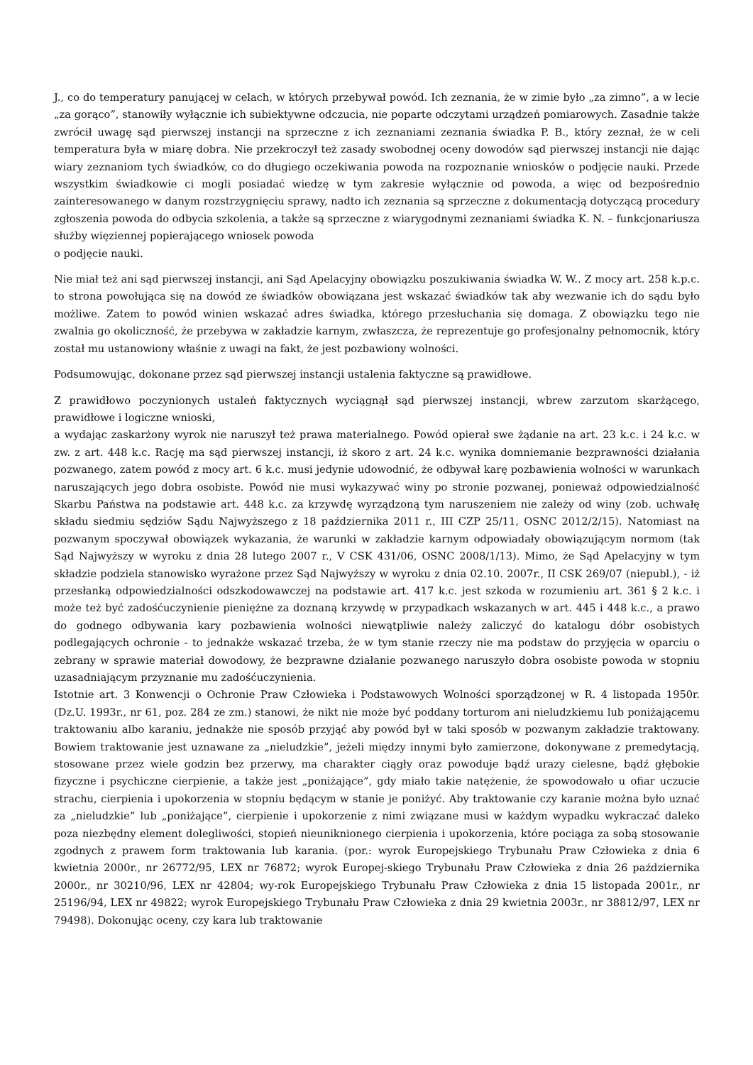J., co do temperatury panującej w celach, w których przebywał powód. Ich zeznania, że w zimie było „za zimno”, a w lecie „za gorąco”, stanowiły wyłącznie ich subiektywne odczucia, nie poparte odczytami urządzeń pomiarowych. Zasadnie także zwrócił uwagę sąd pierwszej instancji na sprzeczne z ich zeznaniami zeznania świadka P. B., który zeznał, że w celi temperatura była w miarę dobra. Nie przekroczył też zasady swobodnej oceny dowodów sąd pierwszej instancji nie dając wiary zeznaniom tych świadków, co do długiego oczekiwania powoda na rozpoznanie wniosków o podjęcie nauki. Przede wszystkim świadkowie ci mogli posiadać wiedzę w tym zakresie wyłącznie od powoda, a więc od bezpośrednio zainteresowanego w danym rozstrzygnięciu sprawy, nadto ich zeznania są sprzeczne z dokumentacją dotyczącą procedury zgłoszenia powoda do odbycia szkolenia, a także są sprzeczne z wiarygodnymi zeznaniami świadka K. N. – funkcjonariusza służby więziennej popierającego wniosek powoda
o podjęcie nauki.
Nie miał też ani sąd pierwszej instancji, ani Sąd Apelacyjny obowiązku poszukiwania świadka W. W.. Z mocy art. 258 k.p.c. to strona powołująca się na dowód ze świadków obowiązana jest wskazać świadków tak aby wezwanie ich do sądu było możliwe. Zatem to powód winien wskazać adres świadka, którego przesłuchania się domaga. Z obowiązku tego nie zwalnia go okoliczność, że przebywa w zakładzie karnym, zwłaszcza, że reprezentuje go profesjonalny pełnomocnik, który został mu ustanowiony właśnie z uwagi na fakt, że jest pozbawiony wolności.
Podsumowując, dokonane przez sąd pierwszej instancji ustalenia faktyczne są prawidłowe.
Z prawidłowo poczynionych ustaleń faktycznych wyciągnął sąd pierwszej instancji, wbrew zarzutom skarżącego, prawidłowe i logiczne wnioski,
a wydając zaskarżony wyrok nie naruszył też prawa materialnego. Powód opierał swe żądanie na art. 23 k.c. i 24 k.c. w zw. z art. 448 k.c. Rację ma sąd pierwszej instancji, iż skoro z art. 24 k.c. wynika domniemanie bezprawności działania pozwanego, zatem powód z mocy art. 6 k.c. musi jedynie udowodnić, że odbywał karę pozbawienia wolności w warunkach naruszających jego dobra osobiste. Powód nie musi wykazywać winy po stronie pozwanej, ponieważ odpowiedzialność Skarbu Państwa na podstawie art. 448 k.c. za krzywdę wyrządzoną tym naruszeniem nie zależy od winy (zob. uchwałę składu siedmiu sędziów Sądu Najwyższego z 18 października 2011 r., III CZP 25/11, OSNC 2012/2/15). Natomiast na pozwanym spoczywał obowiązek wykazania, że warunki w zakładzie karnym odpowiadały obowiązującym normom (tak Sąd Najwyższy w wyroku z dnia 28 lutego 2007 r., V CSK 431/06, OSNC 2008/1/13). Mimo, że Sąd Apelacyjny w tym składzie podziela stanowisko wyrażone przez Sąd Najwyższy w wyroku z dnia 02.10. 2007r., II CSK 269/07 (niepubl.), - iż przesłanką odpowiedzialności odszkodowawczej na podstawie art. 417 k.c. jest szkoda w rozumieniu art. 361 § 2 k.c. i może też być zadośćuczynienie pieniężne za doznaną krzywdę w przypadkach wskazanych w art. 445 i 448 k.c., a prawo do godnego odbywania kary pozbawienia wolności niewątpliwie należy zaliczyć do katalogu dóbr osobistych podlegających ochronie - to jednakże wskazać trzeba, że w tym stanie rzeczy nie ma podstaw do przyjęcia w oparciu o zebrany w sprawie materiał dowodowy, że bezprawne działanie pozwanego naruszyło dobra osobiste powoda w stopniu uzasadniającym przyznanie mu zadośćuczynienia.
Istotnie art. 3 Konwencji o Ochronie Praw Człowieka i Podstawowych Wolności sporządzonej w R. 4 listopada 1950r. (Dz.U. 1993r., nr 61, poz. 284 ze zm.) stanowi, że nikt nie może być poddany torturom ani nieludzkiemu lub poniżającemu traktowaniu albo karaniu, jednakże nie sposób przyjąć aby powód był w taki sposób w pozwanym zakładzie traktowany. Bowiem traktowanie jest uznawane za „nieludzkie”, jeżeli między innymi było zamierzone, dokonywane z premedytacją, stosowane przez wiele godzin bez przerwy, ma charakter ciągły oraz powoduje bądź urazy cielesne, bądź głębokie fizyczne i psychiczne cierpienie, a także jest „poniżające”, gdy miało takie natężenie, że spowodowało u ofiar uczucie strachu, cierpienia i upokorzenia w stopniu będącym w stanie je poniżyć. Aby traktowanie czy karanie można było uznać za „nieludzkie” lub „poniżające”, cierpienie i upokorzenie z nimi związane musi w każdym wypadku wykraczać daleko poza niezbędny element dolegliwości, stopień nieuniknionego cierpienia i upokorzenia, które pociąga za sobą stosowanie zgodnych z prawem form traktowania lub karania. (por.: wyrok Europejskiego Trybunału Praw Człowieka z dnia 6 kwietnia 2000r., nr 26772/95, LEX nr 76872; wyrok Europej-skiego Trybunału Praw Człowieka z dnia 26 października 2000r., nr 30210/96, LEX nr 42804; wy-rok Europejskiego Trybunału Praw Człowieka z dnia 15 listopada 2001r., nr 25196/94, LEX nr 49822; wyrok Europejskiego Trybunału Praw Człowieka z dnia 29 kwietnia 2003r., nr 38812/97, LEX nr 79498). Dokonując oceny, czy kara lub traktowanie